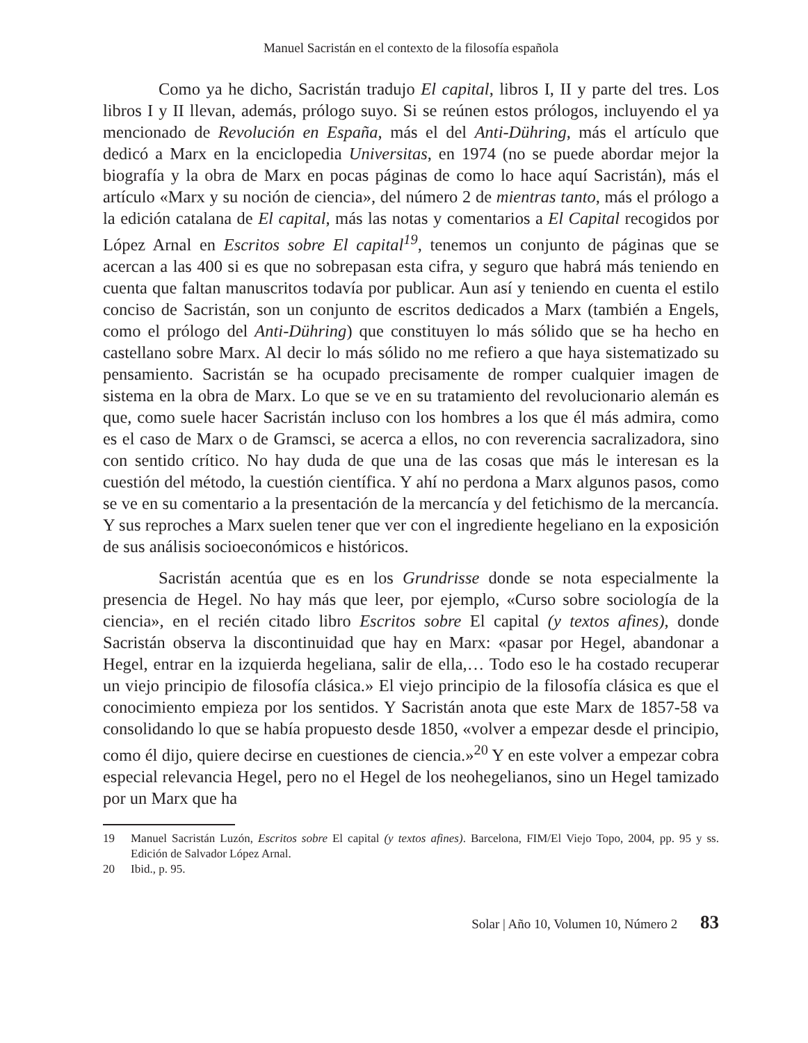Manuel Sacristán en el contexto de la filosofía española
Como ya he dicho, Sacristán tradujo El capital, libros I, II y parte del tres. Los libros I y II llevan, además, prólogo suyo. Si se reúnen estos prólogos, incluyendo el ya mencionado de Revolución en España, más el del Anti-Dühring, más el artículo que dedicó a Marx en la enciclopedia Universitas, en 1974 (no se puede abordar mejor la biografía y la obra de Marx en pocas páginas de como lo hace aquí Sacristán), más el artículo «Marx y su noción de ciencia», del número 2 de mientras tanto, más el prólogo a la edición catalana de El capital, más las notas y comentarios a El Capital recogidos por López Arnal en Escritos sobre El capital<sup>19</sup>, tenemos un conjunto de páginas que se acercan a las 400 si es que no sobrepasan esta cifra, y seguro que habrá más teniendo en cuenta que faltan manuscritos todavía por publicar. Aun así y teniendo en cuenta el estilo conciso de Sacristán, son un conjunto de escritos dedicados a Marx (también a Engels, como el prólogo del Anti-Dühring) que constituyen lo más sólido que se ha hecho en castellano sobre Marx. Al decir lo más sólido no me refiero a que haya sistematizado su pensamiento. Sacristán se ha ocupado precisamente de romper cualquier imagen de sistema en la obra de Marx. Lo que se ve en su tratamiento del revolucionario alemán es que, como suele hacer Sacristán incluso con los hombres a los que él más admira, como es el caso de Marx o de Gramsci, se acerca a ellos, no con reverencia sacralizadora, sino con sentido crítico. No hay duda de que una de las cosas que más le interesan es la cuestión del método, la cuestión científica. Y ahí no perdona a Marx algunos pasos, como se ve en su comentario a la presentación de la mercancía y del fetichismo de la mercancía. Y sus reproches a Marx suelen tener que ver con el ingrediente hegeliano en la exposición de sus análisis socioeconómicos e históricos.
Sacristán acentúa que es en los Grundrisse donde se nota especialmente la presencia de Hegel. No hay más que leer, por ejemplo, «Curso sobre sociología de la ciencia», en el recién citado libro Escritos sobre El capital (y textos afines), donde Sacristán observa la discontinuidad que hay en Marx: «pasar por Hegel, abandonar a Hegel, entrar en la izquierda hegeliana, salir de ella,… Todo eso le ha costado recuperar un viejo principio de filosofía clásica.» El viejo principio de la filosofía clásica es que el conocimiento empieza por los sentidos. Y Sacristán anota que este Marx de 1857-58 va consolidando lo que se había propuesto desde 1850, «volver a empezar desde el principio, como él dijo, quiere decirse en cuestiones de ciencia.»<sup>20</sup> Y en este volver a empezar cobra especial relevancia Hegel, pero no el Hegel de los neohegelianos, sino un Hegel tamizado por un Marx que ha
19 Manuel Sacristán Luzón, Escritos sobre El capital (y textos afines). Barcelona, FIM/El Viejo Topo, 2004, pp. 95 y ss. Edición de Salvador López Arnal.
20 Ibid., p. 95.
Solar | Año 10, Volumen 10, Número 2 83